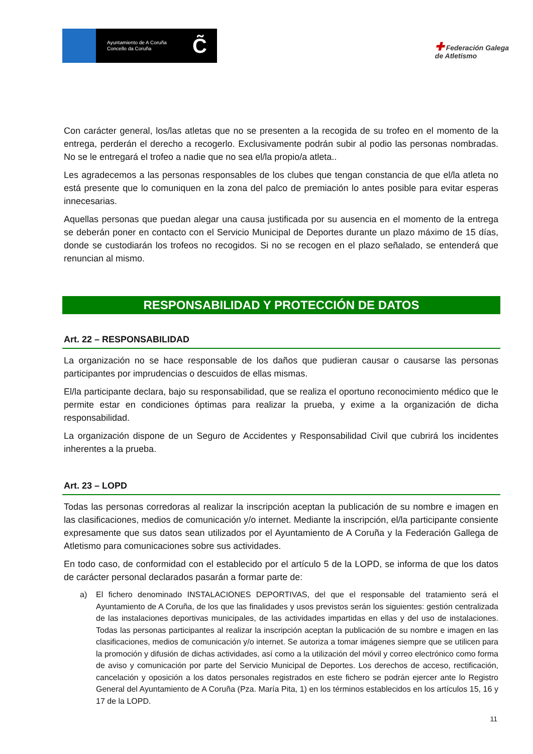Ayuntamiento de A Coruña
Concello da Coruña
C̃
✚ Federación Galega
de Atletismo
Con carácter general, los/las atletas que no se presenten a la recogida de su trofeo en el momento de la entrega, perderán el derecho a recogerlo. Exclusivamente podrán subir al podio las personas nombradas. No se le entregará el trofeo a nadie que no sea el/la propio/a atleta..
Les agradecemos a las personas responsables de los clubes que tengan constancia de que el/la atleta no está presente que lo comuniquen en la zona del palco de premiación lo antes posible para evitar esperas innecesarias.
Aquellas personas que puedan alegar una causa justificada por su ausencia en el momento de la entrega se deberán poner en contacto con el Servicio Municipal de Deportes durante un plazo máximo de 15 días, donde se custodiarán los trofeos no recogidos. Si no se recogen en el plazo señalado, se entenderá que renuncian al mismo.
RESPONSABILIDAD Y PROTECCIÓN DE DATOS
Art. 22 – RESPONSABILIDAD
La organización no se hace responsable de los daños que pudieran causar o causarse las personas participantes por imprudencias o descuidos de ellas mismas.
El/la participante declara, bajo su responsabilidad, que se realiza el oportuno reconocimiento médico que le permite estar en condiciones óptimas para realizar la prueba, y exime a la organización de dicha responsabilidad.
La organización dispone de un Seguro de Accidentes y Responsabilidad Civil que cubrirá los incidentes inherentes a la prueba.
Art. 23 – LOPD
Todas las personas corredoras al realizar la inscripción aceptan la publicación de su nombre e imagen en las clasificaciones, medios de comunicación y/o internet. Mediante la inscripción, el/la participante consiente expresamente que sus datos sean utilizados por el Ayuntamiento de A Coruña y la Federación Gallega de Atletismo para comunicaciones sobre sus actividades.
En todo caso, de conformidad con el establecido por el artículo 5 de la LOPD, se informa de que los datos de carácter personal declarados pasarán a formar parte de:
a) El fichero denominado INSTALACIONES DEPORTIVAS, del que el responsable del tratamiento será el Ayuntamiento de A Coruña, de los que las finalidades y usos previstos serán los siguientes: gestión centralizada de las instalaciones deportivas municipales, de las actividades impartidas en ellas y del uso de instalaciones. Todas las personas participantes al realizar la inscripción aceptan la publicación de su nombre e imagen en las clasificaciones, medios de comunicación y/o internet. Se autoriza a tomar imágenes siempre que se utilicen para la promoción y difusión de dichas actividades, así como a la utilización del móvil y correo electrónico como forma de aviso y comunicación por parte del Servicio Municipal de Deportes. Los derechos de acceso, rectificación, cancelación y oposición a los datos personales registrados en este fichero se podrán ejercer ante lo Registro General del Ayuntamiento de A Coruña (Pza. María Pita, 1) en los términos establecidos en los artículos 15, 16 y 17 de la LOPD.
11